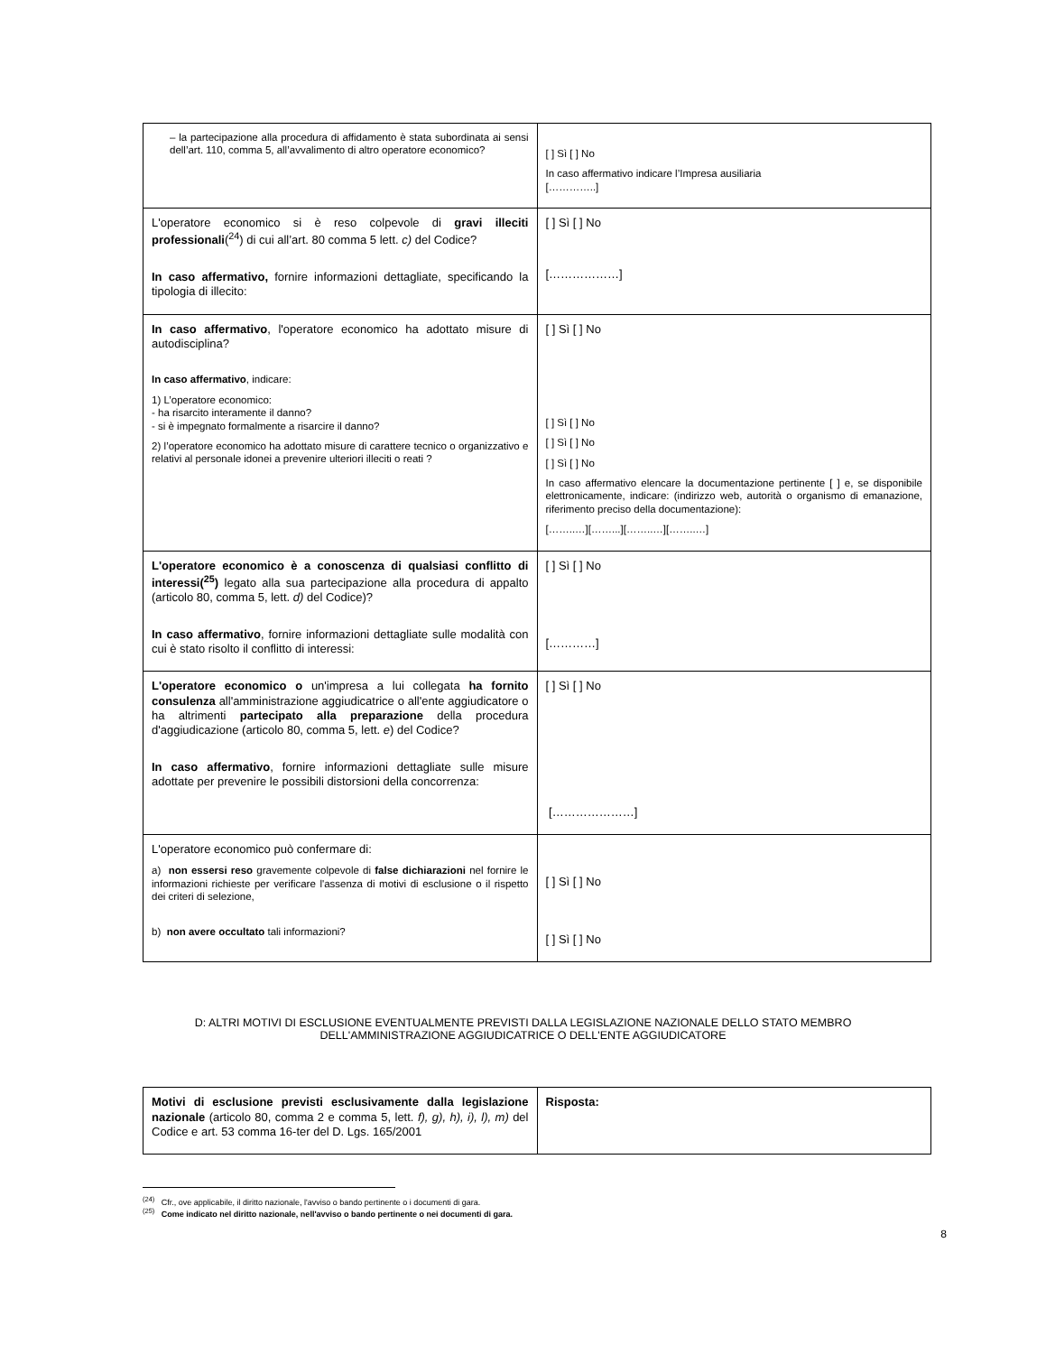| – la partecipazione alla procedura di affidamento è stata subordinata ai sensi dell’art. 110, comma 5, all’avvalimento di altro operatore economico? | [ ] Sì [ ] No In caso affermativo indicare l’Impresa ausiliaria […………..] |
| L'operatore economico si è reso colpevole di gravi illeciti professionali (<sup>24</sup>) di cui all’art. 80 comma 5 lett. c) del Codice? In caso affermativo, fornire informazioni dettagliate, specificando la tipologia di illecito: | [ ] Sì [ ] No [………………] |
| In caso affermativo , l'operatore economico ha adottato misure di autodisciplina? In caso affermativo , indicare: 1) L’operatore economico: - ha risarcito interamente il danno? - si è impegnato formalmente a risarcire il danno? 2) l’operatore economico ha adottato misure di carattere tecnico o organizzativo e relativi al personale idonei a prevenire ulteriori illeciti o reati ? | [ ] Sì [ ] No [ ] Sì [ ] No [ ] Sì [ ] No [ ] Sì [ ] No In caso affermativo elencare la documentazione pertinente [ ] e, se disponibile elettronicamente, indicare: (indirizzo web, autorità o organismo di emanazione, riferimento preciso della documentazione): [……..…][……...][……..…][……..…] |
| L'operatore economico è a conoscenza di qualsiasi conflitto di interessi(<sup>25</sup>) legato alla sua partecipazione alla procedura di appalto (articolo 80, comma 5, lett. d) del Codice)? In caso affermativo , fornire informazioni dettagliate sulle modalità con cui è stato risolto il conflitto di interessi: | [ ] Sì [ ] No […………] |
| L'operatore economico o un'impresa a lui collegata ha fornito consulenza all'amministrazione aggiudicatrice o all'ente aggiudicatore o ha altrimenti partecipato alla preparazione della procedura d'aggiudicazione (articolo 80, comma 5, lett. e ) del Codice? In caso affermativo , fornire informazioni dettagliate sulle misure adottate per prevenire le possibili distorsioni della concorrenza: | [ ] Sì [ ] No […………………] |
| L'operatore economico può confermare di: a) non essersi reso gravemente colpevole di false dichiarazioni nel fornire le informazioni richieste per verificare l'assenza di motivi di esclusione o il rispetto dei criteri di selezione, b) non avere occultato tali informazioni? | [ ] Sì [ ] No [ ] Sì [ ] No |
D: ALTRI MOTIVI DI ESCLUSIONE EVENTUALMENTE PREVISTI DALLA LEGISLAZIONE NAZIONALE DELLO STATO MEMBRO
DELL'AMMINISTRAZIONE AGGIUDICATRICE O DELL'ENTE AGGIUDICATORE
| Motivi di esclusione previsti esclusivamente dalla legislazione nazionale (articolo 80, comma 2 e comma 5, lett. f), g), h), i), l), m) del Codice e art. 53 comma 16-ter del D. Lgs. 165/2001 | Risposta: |
<sup>(24)</sup> Cfr., ove applicabile, il diritto nazionale, l'avviso o bando pertinente o i documenti di gara.
<sup>(25)</sup> Come indicato nel diritto nazionale, nell'avviso o bando pertinente o nei documenti di gara.
8